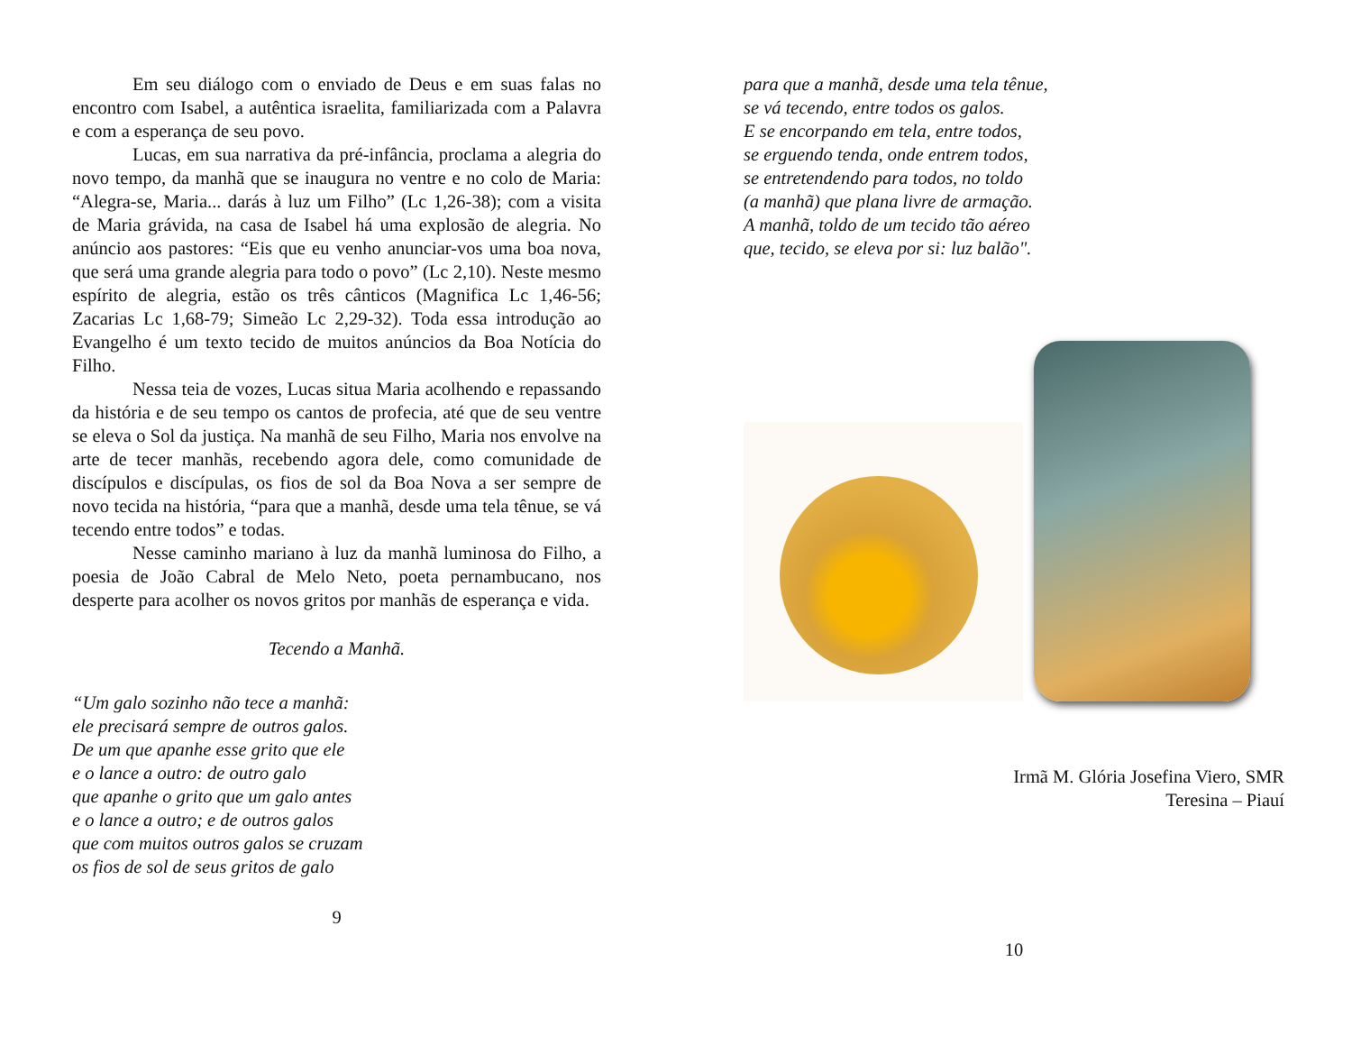Em seu diálogo com o enviado de Deus e em suas falas no encontro com Isabel, a autêntica israelita, familiarizada com a Palavra e com a esperança de seu povo.
Lucas, em sua narrativa da pré-infância, proclama a alegria do novo tempo, da manhã que se inaugura no ventre e no colo de Maria: “Alegra-se, Maria... darás à luz um Filho” (Lc 1,26-38); com a visita de Maria grávida, na casa de Isabel há uma explosão de alegria. No anúncio aos pastores: “Eis que eu venho anunciar-vos uma boa nova, que será uma grande alegria para todo o povo” (Lc 2,10). Neste mesmo espírito de alegria, estão os três cânticos (Magnifica Lc 1,46-56; Zacarias Lc 1,68-79; Simeão Lc 2,29-32). Toda essa introdução ao Evangelho é um texto tecido de muitos anúncios da Boa Notícia do Filho.
Nessa teia de vozes, Lucas situa Maria acolhendo e repassando da história e de seu tempo os cantos de profecia, até que de seu ventre se eleva o Sol da justiça. Na manhã de seu Filho, Maria nos envolve na arte de tecer manhãs, recebendo agora dele, como comunidade de discípulos e discípulas, os fios de sol da Boa Nova a ser sempre de novo tecida na história, “para que a manhã, desde uma tela tênue, se vá tecendo entre todos” e todas.
Nesse caminho mariano à luz da manhã luminosa do Filho, a poesia de João Cabral de Melo Neto, poeta pernambucano, nos desperte para acolher os novos gritos por manhãs de esperança e vida.
Tecendo a Manhã.
“Um galo sozinho não tece a manhã:
ele precisará sempre de outros galos.
De um que apanhe esse grito que ele
e o lance a outro: de outro galo
que apanhe o grito que um galo antes
e o lance a outro; e de outros galos
que com muitos outros galos se cruzam
os fios de sol de seus gritos de galo
9
para que a manhã, desde uma tela tênue,
se vá tecendo, entre todos os galos.
E se encorpando em tela, entre todos,
se erguendo tenda, onde entrem todos,
se entretendendo para todos, no toldo
(a manhã) que plana livre de armação.
A manhã, toldo de um tecido tão aéreo
que, tecido, se eleva por si: luz balão".
Irmã M. Glória Josefina Viero, SMR
Teresina – Piauí
10